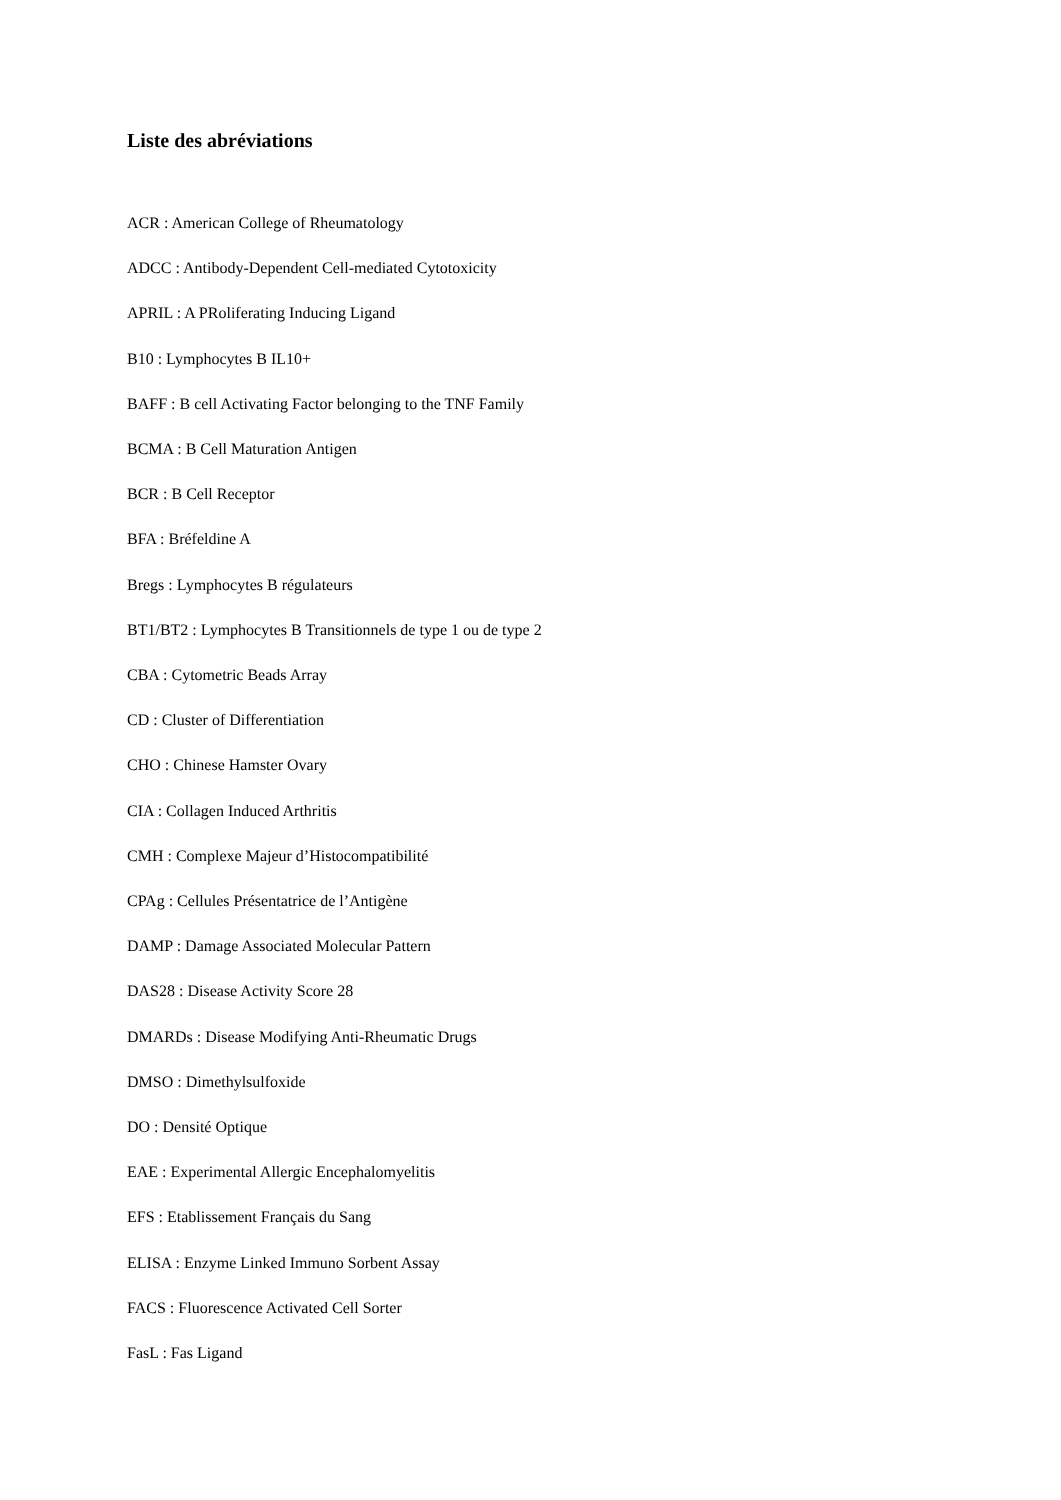Liste des abréviations
ACR : American College of Rheumatology
ADCC : Antibody-Dependent Cell-mediated Cytotoxicity
APRIL : A PRoliferating Inducing Ligand
B10 : Lymphocytes B IL10+
BAFF : B cell Activating Factor belonging to the TNF Family
BCMA : B Cell Maturation Antigen
BCR : B Cell Receptor
BFA : Bréfeldine A
Bregs : Lymphocytes B régulateurs
BT1/BT2 : Lymphocytes B Transitionnels de type 1 ou de type 2
CBA : Cytometric Beads Array
CD : Cluster of Differentiation
CHO : Chinese Hamster Ovary
CIA : Collagen Induced Arthritis
CMH : Complexe Majeur d’Histocompatibilité
CPAg : Cellules Présentatrice de l’Antigène
DAMP : Damage Associated Molecular Pattern
DAS28 : Disease Activity Score 28
DMARDs : Disease Modifying Anti-Rheumatic Drugs
DMSO : Dimethylsulfoxide
DO : Densité Optique
EAE : Experimental Allergic Encephalomyelitis
EFS : Etablissement Français du Sang
ELISA : Enzyme Linked Immuno Sorbent Assay
FACS : Fluorescence Activated Cell Sorter
FasL : Fas Ligand